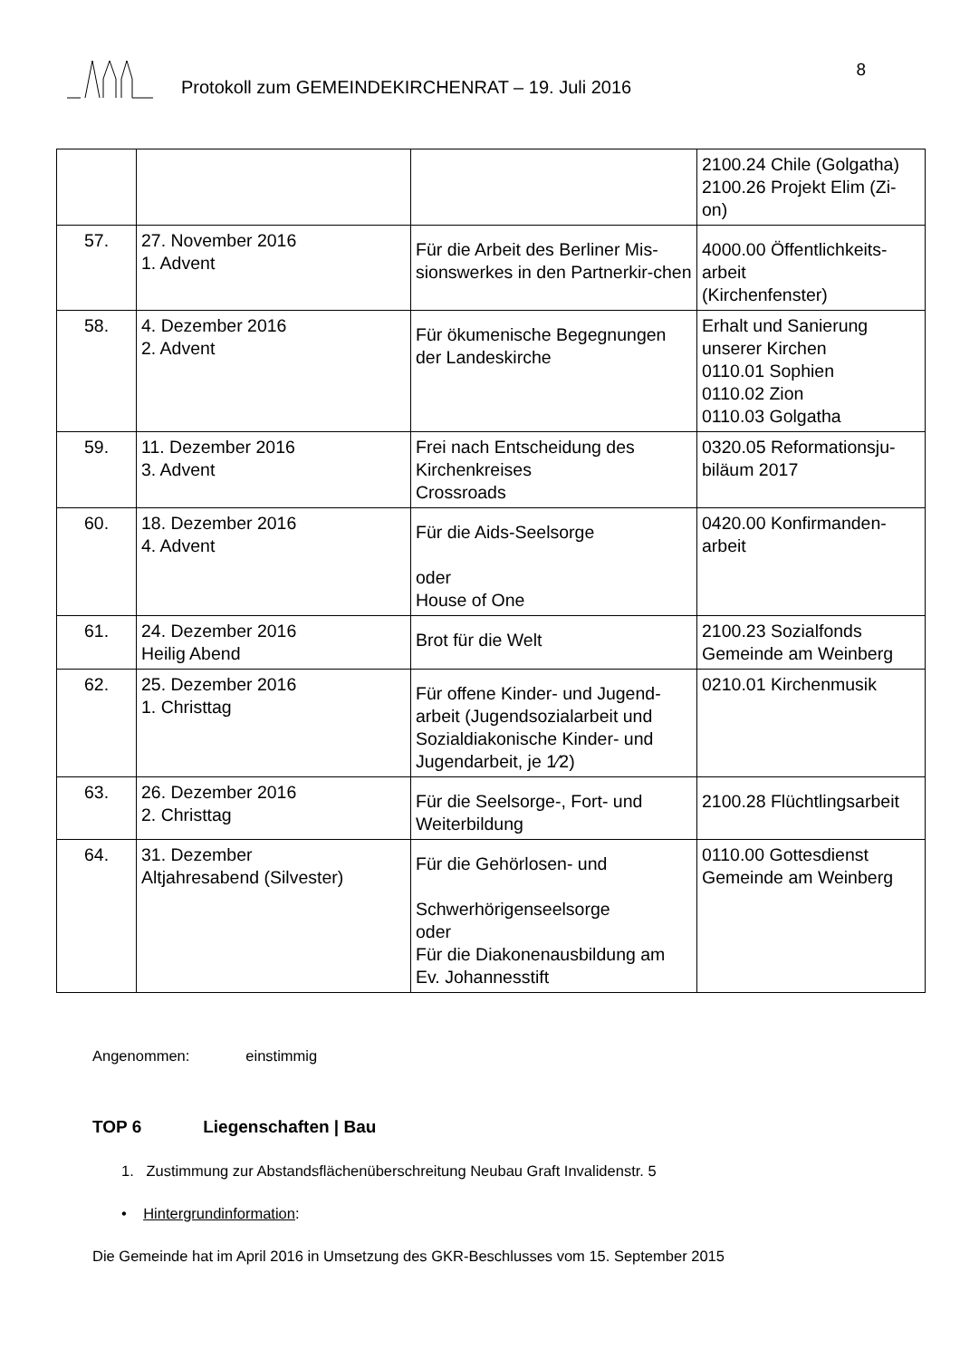Protokoll zum GEMEINDEKIRCHENRAT – 19. Juli 2016
8
| | | | 2100.24 Chile (Golgatha) 2100.26 Projekt Elim (Zi-on) |
| 57. | 27. November 2016 1. Advent | Für die Arbeit des Berliner Mis-sionswerkes in den Partnerkir-chen | 4000.00 Öffentlichkeits-arbeit (Kirchenfenster) |
| 58. | 4. Dezember 2016 2. Advent | Für ökumenische Begegnungen der Landeskirche | Erhalt und Sanierung unserer Kirchen 0110.01 Sophien 0110.02 Zion 0110.03 Golgatha |
| 59. | 11. Dezember 2016 3. Advent | Frei nach Entscheidung des Kirchenkreises Crossroads | 0320.05 Reformationsju-biläum 2017 |
| 60. | 18. Dezember 2016 4. Advent | Für die Aids-Seelsorge oder House of One | 0420.00 Konfirmanden-arbeit |
| 61. | 24. Dezember 2016 Heilig Abend | Brot für die Welt | 2100.23 Sozialfonds Gemeinde am Weinberg |
| 62. | 25. Dezember 2016 1. Christtag | Für offene Kinder- und Jugend-arbeit (Jugendsozialarbeit und Sozialdiakonische Kinder- und Jugendarbeit, je 1⁄2) | 0210.01 Kirchenmusik |
| 63. | 26. Dezember 2016 2. Christtag | Für die Seelsorge-, Fort- und Weiterbildung | 2100.28 Flüchtlingsarbeit |
| 64. | 31. Dezember Altjahresabend (Silvester) | Für die Gehörlosen- und Schwerhörigenseelsorge oder Für die Diakonenausbildung am Ev. Johannesstift | 0110.00 Gottesdienst Gemeinde am Weinberg |
Angenommen: einstimmig
TOP 6 Liegenschaften | Bau
1. Zustimmung zur Abstandsflächenüberschreitung Neubau Graft Invalidenstr. 5
• Hintergrundinformation:
Die Gemeinde hat im April 2016 in Umsetzung des GKR-Beschlusses vom 15. September 2015